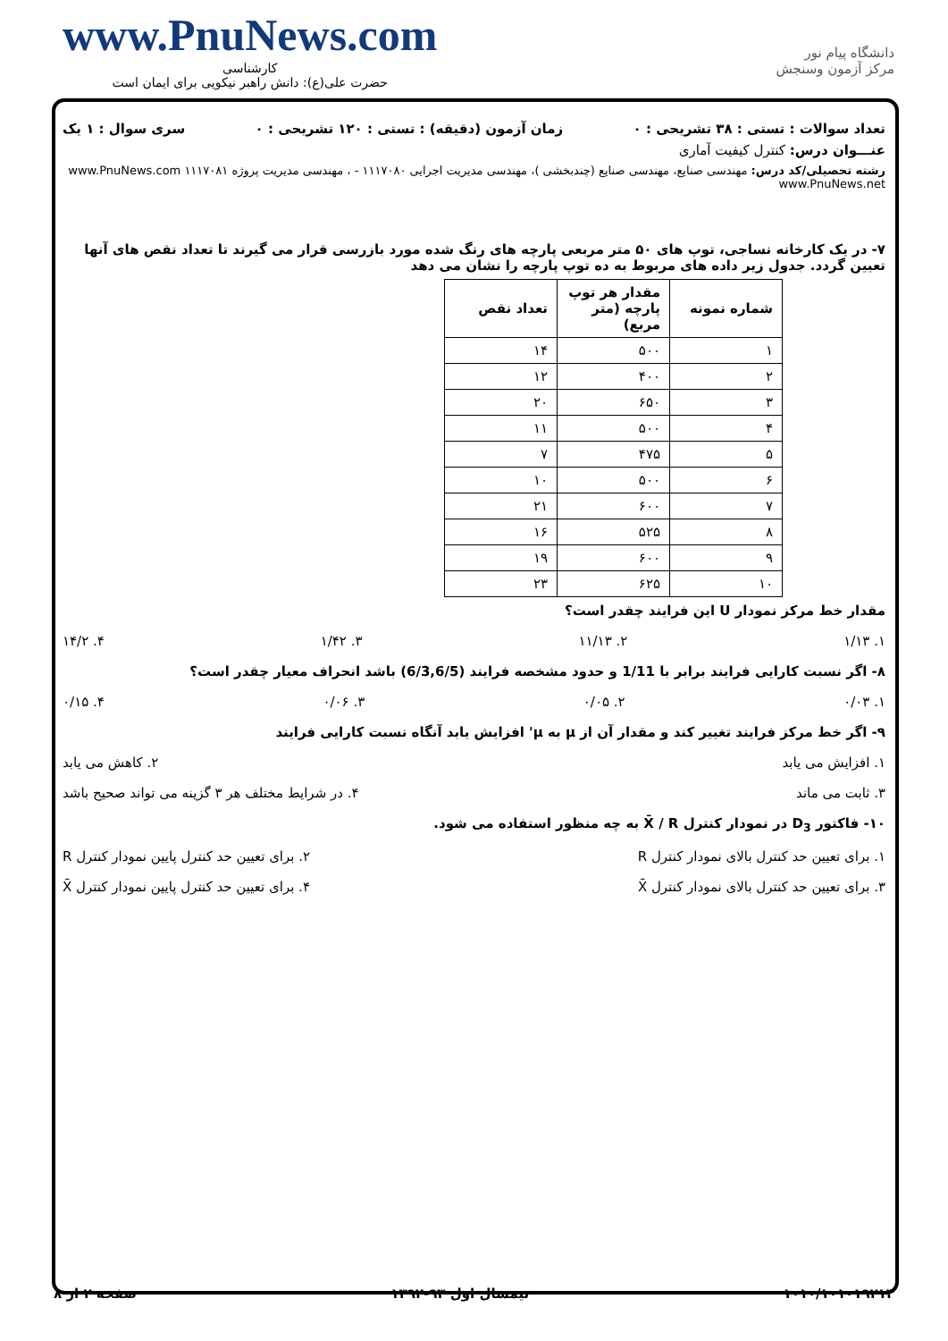www.PnuNews.com
کارشناسی
حضرت علی(ع): دانش راهبر نیکویی برای ایمان است
دانشگاه پیام نور
مرکز آزمون وسنجش
تعداد سوالات : تستی : ۳۸ تشریحی : ۰ زمان آزمون (دقیقه) : تستی : ۱۲۰ تشریحی : ۰ سری سوال : ۱ یک
عنـــوان درس: کنترل کیفیت آماری
رشته تحصیلی/کد درس: مهندسی صنایع، مهندسی صنایع (چندبخشی )، مهندسی مدیریت اجرایی ۱۱۱۷۰۸۰ - ، مهندسی مدیریت پروژه ۱۱۱۷۰۸۱ www.PnuNews.com www.PnuNews.net
۷- در یک کارخانه نساجی، توپ های ۵۰ متر مربعی پارچه های رنگ شده مورد بازرسی قرار می گیرند تا تعداد نقص های آنها تعیین گردد. جدول زیر داده های مربوط به ده توپ پارچه را نشان می دهد
| شماره نمونه | مقدار هر توپ پارچه (متر مربع) | تعداد نقص |
| --- | --- | --- |
| ۱ | ۵۰۰ | ۱۴ |
| ۲ | ۴۰۰ | ۱۲ |
| ۳ | ۶۵۰ | ۲۰ |
| ۴ | ۵۰۰ | ۱۱ |
| ۵ | ۴۷۵ | ۷ |
| ۶ | ۵۰۰ | ۱۰ |
| ۷ | ۶۰۰ | ۲۱ |
| ۸ | ۵۲۵ | ۱۶ |
| ۹ | ۶۰۰ | ۱۹ |
| ۱۰ | ۶۲۵ | ۲۳ |
مقدار خط مرکز نمودار U این فرایند چقدر است؟
۱. ۱/۱۳ ۲. ۱۱/۱۳ ۳. ۱/۴۲ ۴. ۱۴/۲
۸- اگر نسبت کارایی فرایند برابر با 1/11 و حدود مشخصه فرایند (6/3,6/5) باشد انحراف معیار چقدر است؟
۱. ۰/۰۳ ۲. ۰/۰۵ ۳. ۰/۰۶ ۴. ۰/۱۵
۹- اگر خط مرکز فرایند تغییر کند و مقدار آن از μ به μ' افزایش یابد آنگاه نسبت کارایی فرایند
۱. افزایش می یابد ۲. کاهش می یابد
۳. ثابت می ماند ۴. در شرایط مختلف هر ۳ گزینه می تواند صحیح باشد
۱۰- فاکتور D<sub>3</sub> در نمودار کنترل X̄ / R به چه منظور استفاده می شود.
۱. برای تعیین حد کنترل بالای نمودار کنترل R ۲. برای تعیین حد کنترل پایین نمودار کنترل R
۳. برای تعیین حد کنترل بالای نمودار کنترل X̄ ۴. برای تعیین حد کنترل پایین نمودار کنترل X̄
۱۰۱۰/۱۰۱۰۱۹۲۱۳ نیمسال اول ۹۳-۱۳۹۲ صفحه ۲ از ۸